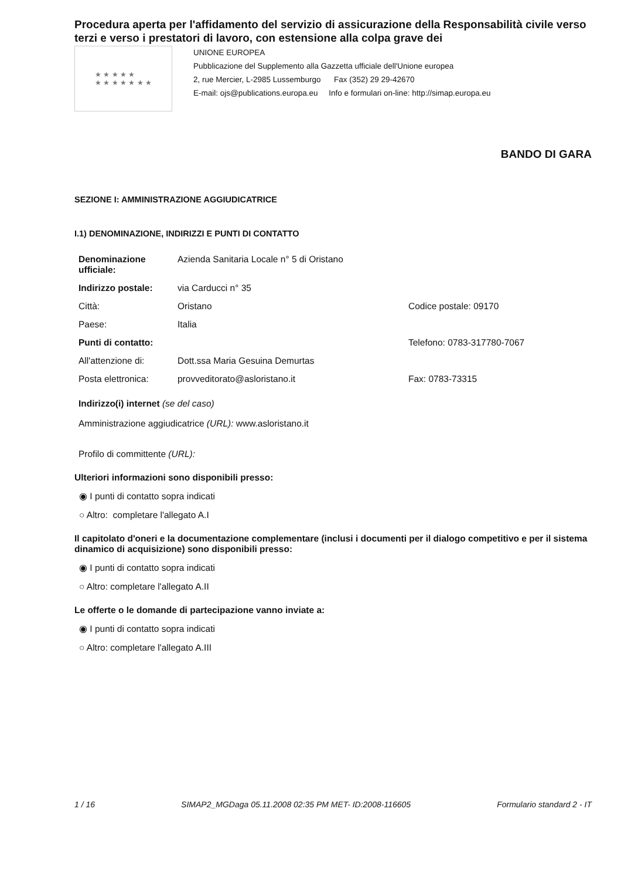Procedura aperta per l'affidamento del servizio di assicurazione della Responsabilità civile verso terzi e verso i prestatori di lavoro, con estensione alla colpa grave dei
★ ★ ★ ★ ★
★ ★ ★ ★ ★ ★ ★
UNIONE EUROPEA
Pubblicazione del Supplemento alla Gazzetta ufficiale dell'Unione europea
2, rue Mercier, L-2985 Lussemburgo Fax (352) 29 29-42670
E-mail: ojs@publications.europa.eu Info e formulari on-line: http://simap.europa.eu
BANDO DI GARA
SEZIONE I: AMMINISTRAZIONE AGGIUDICATRICE
I.1) DENOMINAZIONE, INDIRIZZI E PUNTI DI CONTATTO
| Denominazione ufficiale: | Azienda Sanitaria Locale n° 5 di Oristano | |
| Indirizzo postale: | via Carducci n° 35 | |
| Città: | Oristano | Codice postale: 09170 |
| Paese: | Italia | |
| Punti di contatto: | | Telefono: 0783-317780-7067 |
| All'attenzione di: | Dott.ssa Maria Gesuina Demurtas | |
| Posta elettronica: | provveditorato@asloristano.it | Fax: 0783-73315 |
Indirizzo(i) internet (se del caso)
Amministrazione aggiudicatrice (URL): www.asloristano.it
Profilo di committente (URL):
Ulteriori informazioni sono disponibili presso:
◉ I punti di contatto sopra indicati
○ Altro: completare l'allegato A.I
Il capitolato d'oneri e la documentazione complementare (inclusi i documenti per il dialogo competitivo e per il sistema dinamico di acquisizione) sono disponibili presso:
◉ I punti di contatto sopra indicati
○ Altro: completare l'allegato A.II
Le offerte o le domande di partecipazione vanno inviate a:
◉ I punti di contatto sopra indicati
○ Altro: completare l'allegato A.III
1 / 16 SIMAP2_MGDaga 05.11.2008 02:35 PM MET- ID:2008-116605 Formulario standard 2 - IT